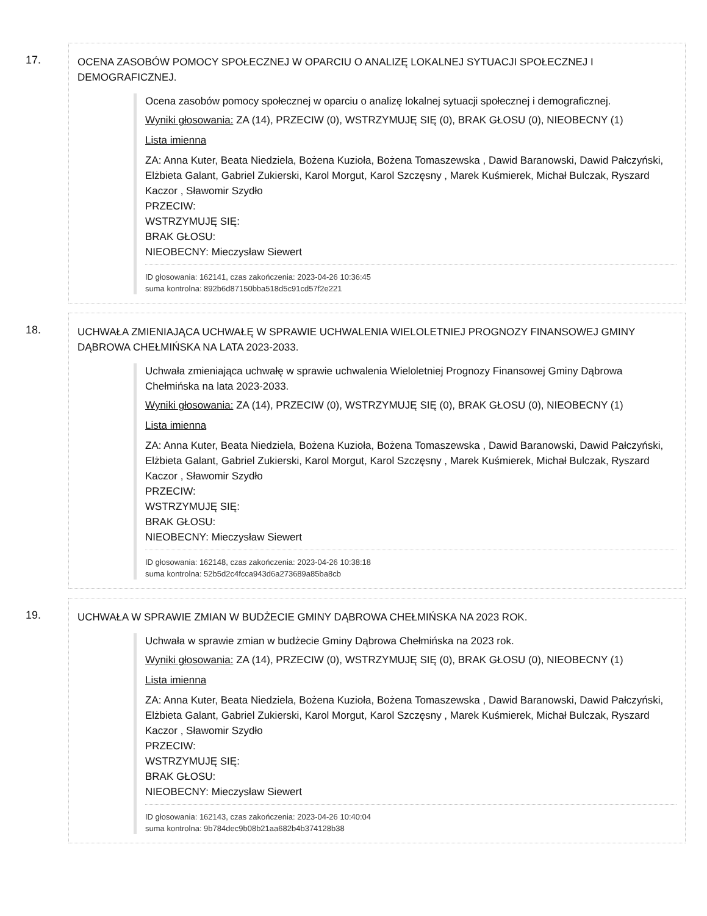17.
OCENA ZASOBÓW POMOCY SPOŁECZNEJ W OPARCIU O ANALIZĘ LOKALNEJ SYTUACJI SPOŁECZNEJ I DEMOGRAFICZNEJ.
Ocena zasobów pomocy społecznej w oparciu o analizę lokalnej sytuacji społecznej i demograficznej.
Wyniki głosowania: ZA (14), PRZECIW (0), WSTRZYMUJĘ SIĘ (0), BRAK GŁOSU (0), NIEOBECNY (1)
Lista imienna
ZA: Anna Kuter, Beata Niedziela, Bożena Kuzioła, Bożena Tomaszewska , Dawid Baranowski, Dawid Pałczyński, Elżbieta Galant, Gabriel Zukierski, Karol Morgut, Karol Szczęsny , Marek Kuśmierek, Michał Bulczak, Ryszard Kaczor , Sławomir Szydło
PRZECIW:
WSTRZYMUJĘ SIĘ:
BRAK GŁOSU:
NIEOBECNY: Mieczysław Siewert
ID głosowania: 162141, czas zakończenia: 2023-04-26 10:36:45
suma kontrolna: 892b6d87150bba518d5c91cd57f2e221
18.
UCHWAŁA ZMIENIAJĄCA UCHWAŁĘ W SPRAWIE UCHWALENIA WIELOLETNIEJ PROGNOZY FINANSOWEJ GMINY DĄBROWA CHEŁMIŃSKA NA LATA 2023-2033.
Uchwała zmieniająca uchwałę w sprawie uchwalenia Wieloletniej Prognozy Finansowej Gminy Dąbrowa Chełmińska na lata 2023-2033.
Wyniki głosowania: ZA (14), PRZECIW (0), WSTRZYMUJĘ SIĘ (0), BRAK GŁOSU (0), NIEOBECNY (1)
Lista imienna
ZA: Anna Kuter, Beata Niedziela, Bożena Kuzioła, Bożena Tomaszewska , Dawid Baranowski, Dawid Pałczyński, Elżbieta Galant, Gabriel Zukierski, Karol Morgut, Karol Szczęsny , Marek Kuśmierek, Michał Bulczak, Ryszard Kaczor , Sławomir Szydło
PRZECIW:
WSTRZYMUJĘ SIĘ:
BRAK GŁOSU:
NIEOBECNY: Mieczysław Siewert
ID głosowania: 162148, czas zakończenia: 2023-04-26 10:38:18
suma kontrolna: 52b5d2c4fcca943d6a273689a85ba8cb
19.
UCHWAŁA W SPRAWIE ZMIAN W BUDŻECIE GMINY DĄBROWA CHEŁMIŃSKA NA 2023 ROK.
Uchwała w sprawie zmian w budżecie Gminy Dąbrowa Chełmińska na 2023 rok.
Wyniki głosowania: ZA (14), PRZECIW (0), WSTRZYMUJĘ SIĘ (0), BRAK GŁOSU (0), NIEOBECNY (1)
Lista imienna
ZA: Anna Kuter, Beata Niedziela, Bożena Kuzioła, Bożena Tomaszewska , Dawid Baranowski, Dawid Pałczyński, Elżbieta Galant, Gabriel Zukierski, Karol Morgut, Karol Szczęsny , Marek Kuśmierek, Michał Bulczak, Ryszard Kaczor , Sławomir Szydło
PRZECIW:
WSTRZYMUJĘ SIĘ:
BRAK GŁOSU:
NIEOBECNY: Mieczysław Siewert
ID głosowania: 162143, czas zakończenia: 2023-04-26 10:40:04
suma kontrolna: 9b784dec9b08b21aa682b4b374128b38